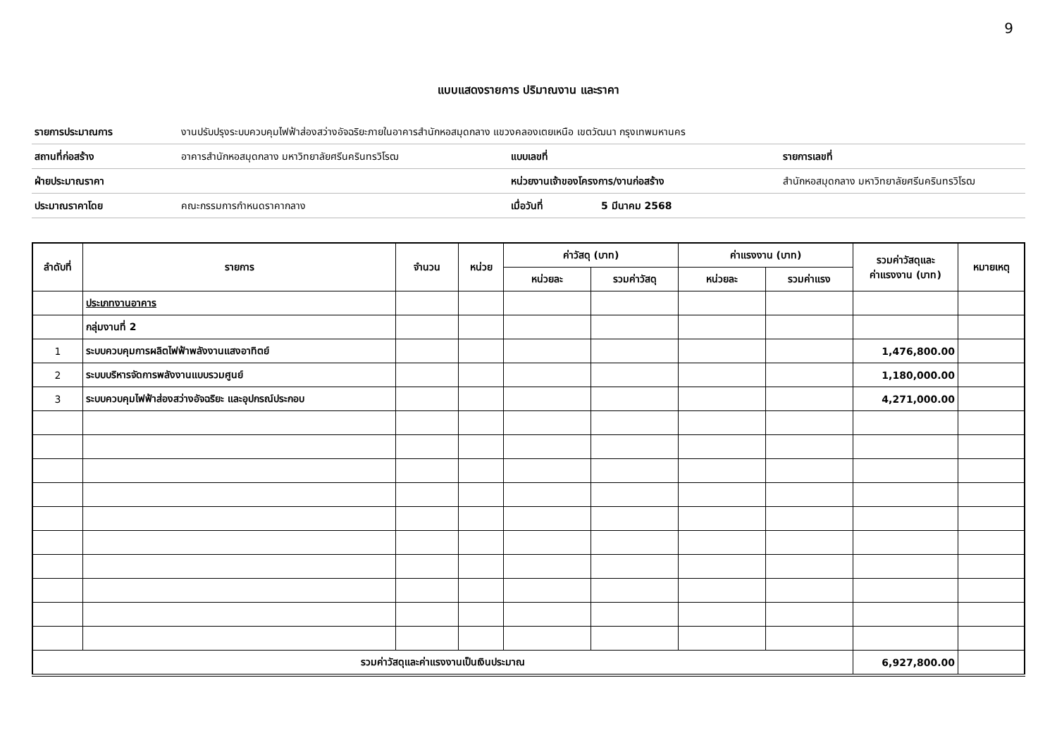9
แบบแสดงรายการ ปริมาณงาน และราคา
| รายการประมาณการ | งานปรับปรุงระบบควบคุมไฟฟ้าส่องสว่างอัจฉริยะภายในอาคารสำนักหอสมุดกลาง แขวงคลองเตยเหนือ เขตวัฒนา กรุงเทพมหานคร | | | |
| สถานที่ก่อสร้าง | อาคารสำนักหอสมุดกลาง มหาวิทยาลัยศรีนครินทรวิโรฒ | แบบเลขที่ | | รายการเลขที่ |
| ฝ่ายประมาณราคา | | หน่วยงานเจ้าของโครงการ/งานก่อสร้าง | | สำนักหอสมุดกลาง มหาวิทยาลัยศรีนครินทรวิโรฒ |
| ประมาณราคาโดย | คณะกรรมการกำหนดราคากลาง | เมื่อวันที่ | 5 มีนาคม 2568 | |
| ลำดับที่ | รายการ | จำนวน | หน่วย | ค่าวัสดุ (บาท) | | ค่าแรงงาน (บาท) | | รวมค่าวัสดุและ ค่าแรงงาน (บาท) | หมายเหตุ |
| --- | --- | --- | --- | --- | --- | --- | --- | --- | --- |
| | | | | หน่วยละ | รวมค่าวัสดุ | หน่วยละ | รวมค่าแรง | | |
| | ประเภทงานอาคาร | | | | | | | | |
| | กลุ่มงานที่ 2 | | | | | | | | |
| 1 | ระบบควบคุมการผลิตไฟฟ้าพลังงานแสงอาทิตย์ | | | | | | | 1,476,800.00 | |
| 2 | ระบบบริหารจัดการพลังงานแบบรวมศูนย์ | | | | | | | 1,180,000.00 | |
| 3 | ระบบควบคุมไฟฟ้าส่องสว่างอัจฉริยะ และอุปกรณ์ประกอบ | | | | | | | 4,271,000.00 | |
| รวมค่าวัสดุและค่าแรงงานเป็นเงินประมาณ | | | | | | | | 6,927,800.00 | |